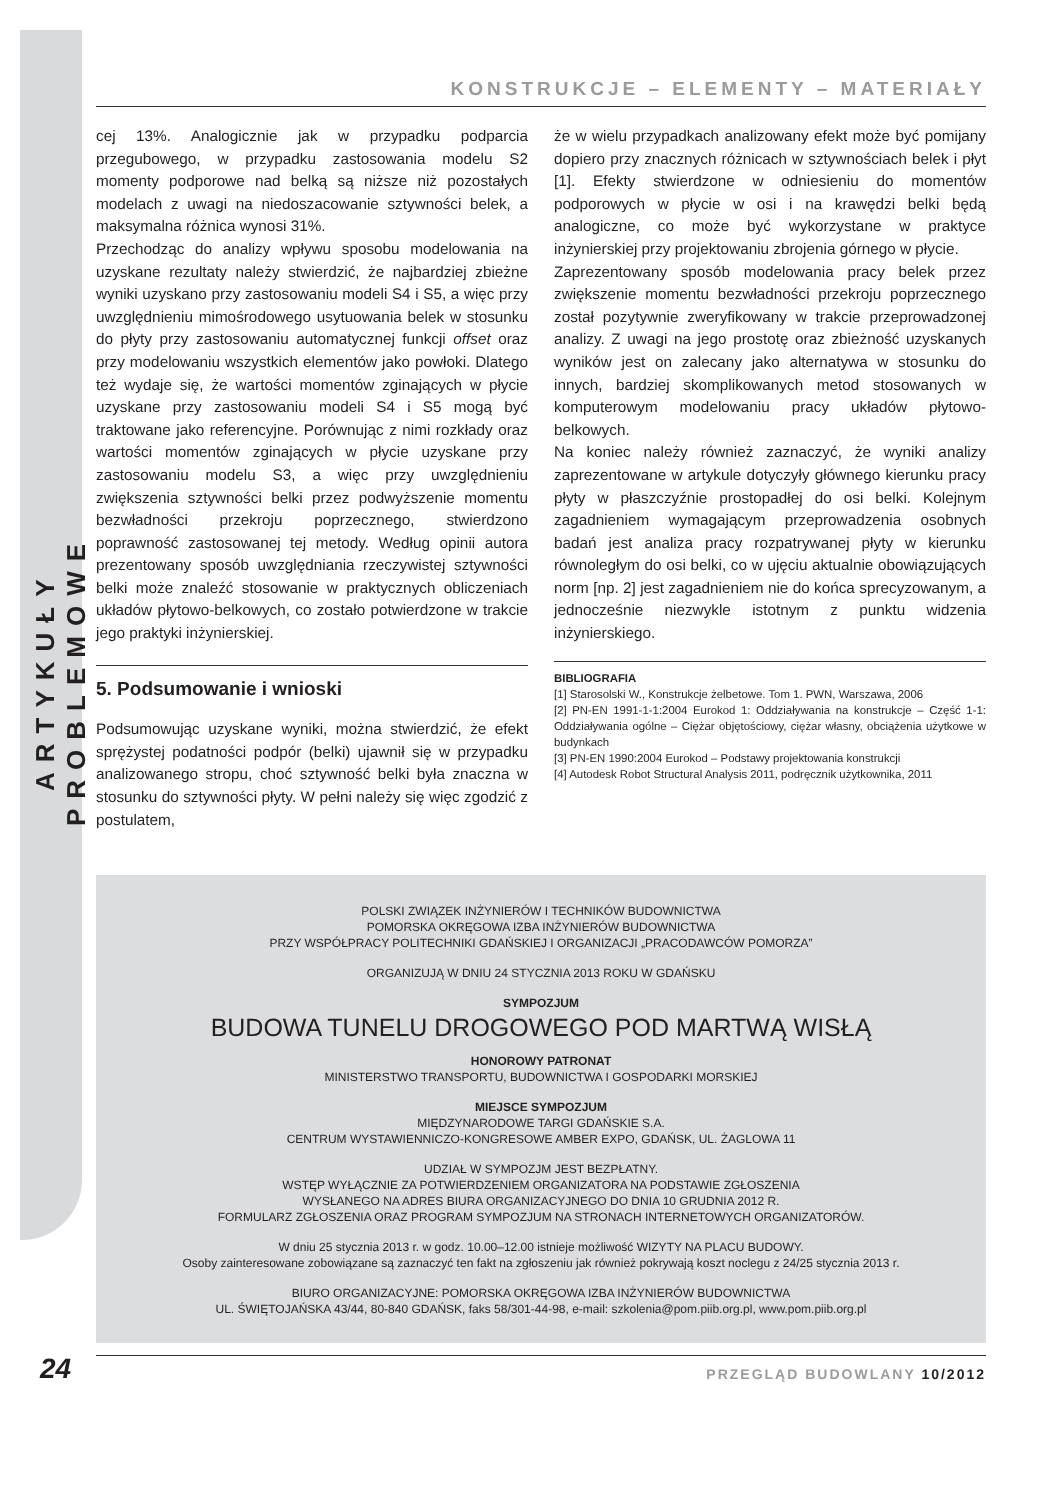ARTYKUŁY PROBLEMOWE
KONSTRUKCJE – ELEMENTY – MATERIAŁY
cej 13%. Analogicznie jak w przypadku podparcia przegubowego, w przypadku zastosowania modelu S2 momenty podporowe nad belką są niższe niż pozostałych modelach z uwagi na niedoszacowanie sztywności belek, a maksymalna różnica wynosi 31%.
Przechodząc do analizy wpływu sposobu modelowania na uzyskane rezultaty należy stwierdzić, że najbardziej zbieżne wyniki uzyskano przy zastosowaniu modeli S4 i S5, a więc przy uwzględnieniu mimośrodowego usytuowania belek w stosunku do płyty przy zastosowaniu automatycznej funkcji offset oraz przy modelowaniu wszystkich elementów jako powłoki. Dlatego też wydaje się, że wartości momentów zginających w płycie uzyskane przy zastosowaniu modeli S4 i S5 mogą być traktowane jako referencyjne. Porównując z nimi rozkłady oraz wartości momentów zginających w płycie uzyskane przy zastosowaniu modelu S3, a więc przy uwzględnieniu zwiększenia sztywności belki przez podwyższenie momentu bezwładności przekroju poprzecznego, stwierdzono poprawność zastosowanej tej metody. Według opinii autora prezentowany sposób uwzględniania rzeczywistej sztywności belki może znaleźć stosowanie w praktycznych obliczeniach układów płytowo-belkowych, co zostało potwierdzone w trakcie jego praktyki inżynierskiej.
5. Podsumowanie i wnioski
Podsumowując uzyskane wyniki, można stwierdzić, że efekt sprężystej podatności podpór (belki) ujawnił się w przypadku analizowanego stropu, choć sztywność belki była znaczna w stosunku do sztywności płyty. W pełni należy się więc zgodzić z postulatem,
że w wielu przypadkach analizowany efekt może być pomijany dopiero przy znacznych różnicach w sztywnościach belek i płyt [1]. Efekty stwierdzone w odniesieniu do momentów podporowych w płycie w osi i na krawędzi belki będą analogiczne, co może być wykorzystane w praktyce inżynierskiej przy projektowaniu zbrojenia górnego w płycie.
Zaprezentowany sposób modelowania pracy belek przez zwiększenie momentu bezwładności przekroju poprzecznego został pozytywnie zweryfikowany w trakcie przeprowadzonej analizy. Z uwagi na jego prostotę oraz zbieżność uzyskanych wyników jest on zalecany jako alternatywa w stosunku do innych, bardziej skomplikowanych metod stosowanych w komputerowym modelowaniu pracy układów płytowo-belkowych.
Na koniec należy również zaznaczyć, że wyniki analizy zaprezentowane w artykule dotyczyły głównego kierunku pracy płyty w płaszczyźnie prostopadłej do osi belki. Kolejnym zagadnieniem wymagającym przeprowadzenia osobnych badań jest analiza pracy rozpatrywanej płyty w kierunku równoległym do osi belki, co w ujęciu aktualnie obowiązujących norm [np. 2] jest zagadnieniem nie do końca sprecyzowanym, a jednocześnie niezwykle istotnym z punktu widzenia inżynierskiego.
BIBLIOGRAFIA
[1] Starosolski W., Konstrukcje żelbetowe. Tom 1. PWN, Warszawa, 2006
[2] PN-EN 1991-1-1:2004 Eurokod 1: Oddziaływania na konstrukcje – Część 1-1: Oddziaływania ogólne – Ciężar objętościowy, ciężar własny, obciążenia użytkowe w budynkach
[3] PN-EN 1990:2004 Eurokod – Podstawy projektowania konstrukcji
[4] Autodesk Robot Structural Analysis 2011, podręcznik użytkownika, 2011
POLSKI ZWIĄZEK INŻYNIERÓW I TECHNIKÓW BUDOWNICTWA
POMORSKA OKRĘGOWA IZBA INŻYNIERÓW BUDOWNICTWA
PRZY WSPÓŁPRACY POLITECHNIKI GDAŃSKIEJ I ORGANIZACJI „PRACODAWCÓW POMORZA”
ORGANIZUJĄ W DNIU 24 STYCZNIA 2013 ROKU W GDAŃSKU
SYMPOZJUM
BUDOWA TUNELU DROGOWEGO POD MARTWĄ WISŁĄ
HONOROWY PATRONAT
MINISTERSTWO TRANSPORTU, BUDOWNICTWA I GOSPODARKI MORSKIEJ
MIEJSCE SYMPOZJUM
MIĘDZYNARODOWE TARGI GDAŃSKIE S.A.
CENTRUM WYSTAWIENNICZO-KONGRESOWE AMBER EXPO, GDAŃSK, UL. ŻAGLOWA 11
UDZIAŁ W SYMPOZJM JEST BEZPŁATNY.
WSTĘP WYŁĄCZNIE ZA POTWIERDZENIEM ORGANIZATORA NA PODSTAWIE ZGŁOSZENIA
WYSŁANEGO NA ADRES BIURA ORGANIZACYJNEGO DO DNIA 10 GRUDNIA 2012 R.
FORMULARZ ZGŁOSZENIA ORAZ PROGRAM SYMPOZJUM NA STRONACH INTERNETOWYCH ORGANIZATORÓW.
W dniu 25 stycznia 2013 r. w godz. 10.00–12.00 istnieje możliwość WIZYTY NA PLACU BUDOWY.
Osoby zainteresowane zobowiązane są zaznaczyć ten fakt na zgłoszeniu jak również pokrywają koszt noclegu z 24/25 stycznia 2013 r.
BIURO ORGANIZACYJNE: POMORSKA OKRĘGOWA IZBA INŻYNIERÓW BUDOWNICTWA
UL. ŚWIĘTOJAŃSKA 43/44, 80-840 GDAŃSK, faks 58/301-44-98, e-mail: szkolenia@pom.piib.org.pl, www.pom.piib.org.pl
PRZEGLĄD BUDOWLANY 10/2012
24